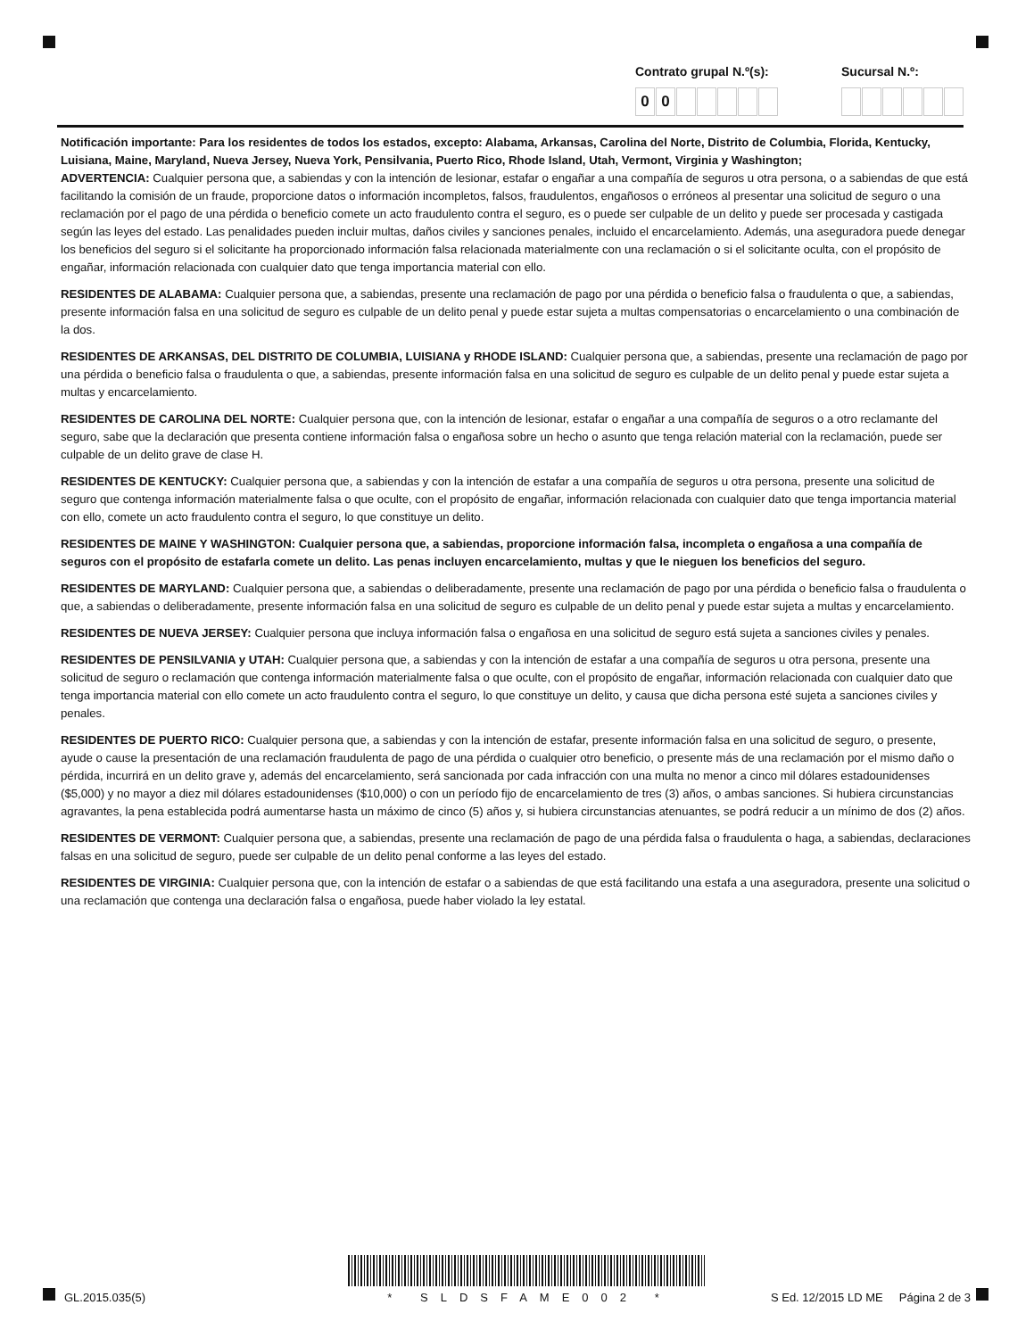Contrato grupal N.º(s):
00
Sucursal N.º:
Notificación importante: Para los residentes de todos los estados, excepto: Alabama, Arkansas, Carolina del Norte, Distrito de Columbia, Florida, Kentucky, Luisiana, Maine, Maryland, Nueva Jersey, Nueva York, Pensilvania, Puerto Rico, Rhode Island, Utah, Vermont, Virginia y Washington;
ADVERTENCIA: Cualquier persona que, a sabiendas y con la intención de lesionar, estafar o engañar a una compañía de seguros u otra persona, o a sabiendas de que está facilitando la comisión de un fraude, proporcione datos o información incompletos, falsos, fraudulentos, engañosos o erróneos al presentar una solicitud de seguro o una reclamación por el pago de una pérdida o beneficio comete un acto fraudulento contra el seguro, es o puede ser culpable de un delito y puede ser procesada y castigada según las leyes del estado. Las penalidades pueden incluir multas, daños civiles y sanciones penales, incluido el encarcelamiento. Además, una aseguradora puede denegar los beneficios del seguro si el solicitante ha proporcionado información falsa relacionada materialmente con una reclamación o si el solicitante oculta, con el propósito de engañar, información relacionada con cualquier dato que tenga importancia material con ello.
RESIDENTES DE ALABAMA: Cualquier persona que, a sabiendas, presente una reclamación de pago por una pérdida o beneficio falsa o fraudulenta o que, a sabiendas, presente información falsa en una solicitud de seguro es culpable de un delito penal y puede estar sujeta a multas compensatorias o encarcelamiento o una combinación de la dos.
RESIDENTES DE ARKANSAS, DEL DISTRITO DE COLUMBIA, LUISIANA y RHODE ISLAND: Cualquier persona que, a sabiendas, presente una reclamación de pago por una pérdida o beneficio falsa o fraudulenta o que, a sabiendas, presente información falsa en una solicitud de seguro es culpable de un delito penal y puede estar sujeta a multas y encarcelamiento.
RESIDENTES DE CAROLINA DEL NORTE: Cualquier persona que, con la intención de lesionar, estafar o engañar a una compañía de seguros o a otro reclamante del seguro, sabe que la declaración que presenta contiene información falsa o engañosa sobre un hecho o asunto que tenga relación material con la reclamación, puede ser culpable de un delito grave de clase H.
RESIDENTES DE KENTUCKY: Cualquier persona que, a sabiendas y con la intención de estafar a una compañía de seguros u otra persona, presente una solicitud de seguro que contenga información materialmente falsa o que oculte, con el propósito de engañar, información relacionada con cualquier dato que tenga importancia material con ello, comete un acto fraudulento contra el seguro, lo que constituye un delito.
RESIDENTES DE MAINE Y WASHINGTON: Cualquier persona que, a sabiendas, proporcione información falsa, incompleta o engañosa a una compañía de seguros con el propósito de estafarla comete un delito. Las penas incluyen encarcelamiento, multas y que le nieguen los beneficios del seguro.
RESIDENTES DE MARYLAND: Cualquier persona que, a sabiendas o deliberadamente, presente una reclamación de pago por una pérdida o beneficio falsa o fraudulenta o que, a sabiendas o deliberadamente, presente información falsa en una solicitud de seguro es culpable de un delito penal y puede estar sujeta a multas y encarcelamiento.
RESIDENTES DE NUEVA JERSEY: Cualquier persona que incluya información falsa o engañosa en una solicitud de seguro está sujeta a sanciones civiles y penales.
RESIDENTES DE PENSILVANIA y UTAH: Cualquier persona que, a sabiendas y con la intención de estafar a una compañía de seguros u otra persona, presente una solicitud de seguro o reclamación que contenga información materialmente falsa o que oculte, con el propósito de engañar, información relacionada con cualquier dato que tenga importancia material con ello comete un acto fraudulento contra el seguro, lo que constituye un delito, y causa que dicha persona esté sujeta a sanciones civiles y penales.
RESIDENTES DE PUERTO RICO: Cualquier persona que, a sabiendas y con la intención de estafar, presente información falsa en una solicitud de seguro, o presente, ayude o cause la presentación de una reclamación fraudulenta de pago de una pérdida o cualquier otro beneficio, o presente más de una reclamación por el mismo daño o pérdida, incurrirá en un delito grave y, además del encarcelamiento, será sancionada por cada infracción con una multa no menor a cinco mil dólares estadounidenses ($5,000) y no mayor a diez mil dólares estadounidenses ($10,000) o con un período fijo de encarcelamiento de tres (3) años, o ambas sanciones. Si hubiera circunstancias agravantes, la pena establecida podrá aumentarse hasta un máximo de cinco (5) años y, si hubiera circunstancias atenuantes, se podrá reducir a un mínimo de dos (2) años.
RESIDENTES DE VERMONT: Cualquier persona que, a sabiendas, presente una reclamación de pago de una pérdida falsa o fraudulenta o haga, a sabiendas, declaraciones falsas en una solicitud de seguro, puede ser culpable de un delito penal conforme a las leyes del estado.
RESIDENTES DE VIRGINIA: Cualquier persona que, con la intención de estafar o a sabiendas de que está facilitando una estafa a una aseguradora, presente una solicitud o una reclamación que contenga una declaración falsa o engañosa, puede haber violado la ley estatal.
GL.2015.035(5) * SLDSFAME002 * S Ed. 12/2015 LD ME Página 2 de 3